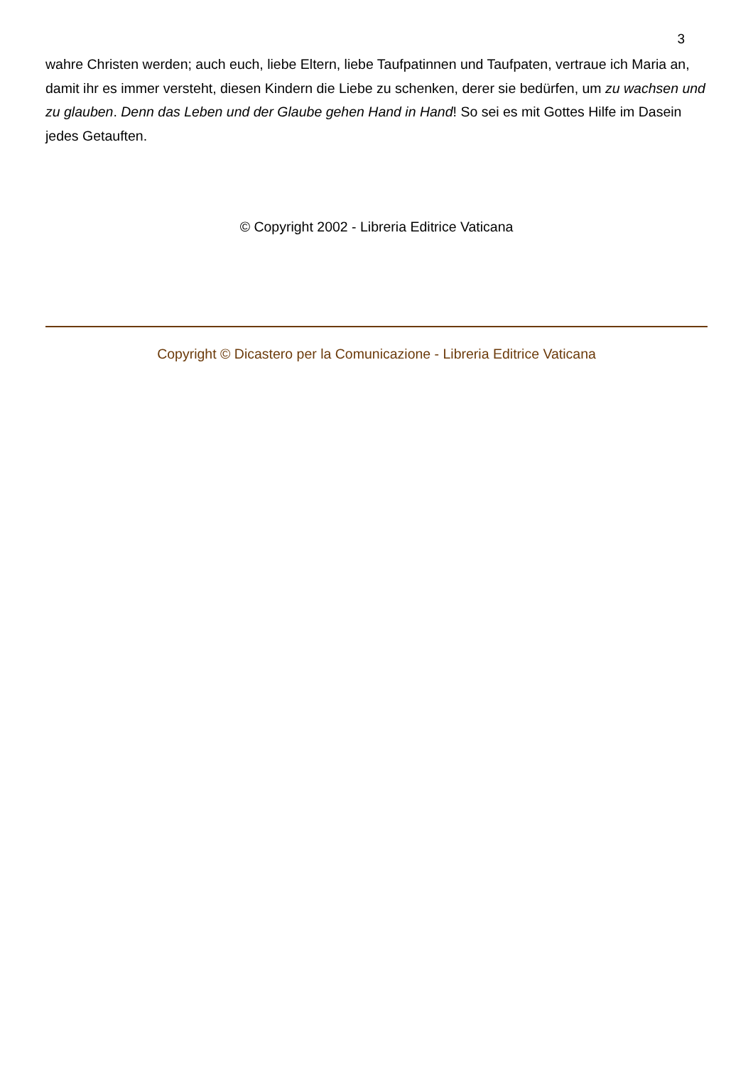3
wahre Christen werden; auch euch, liebe Eltern, liebe Taufpatinnen und Taufpaten, vertraue ich Maria an, damit ihr es immer versteht, diesen Kindern die Liebe zu schenken, derer sie bedürfen, um zu wachsen und zu glauben. Denn das Leben und der Glaube gehen Hand in Hand! So sei es mit Gottes Hilfe im Dasein jedes Getauften.
© Copyright 2002 - Libreria Editrice Vaticana
Copyright © Dicastero per la Comunicazione - Libreria Editrice Vaticana